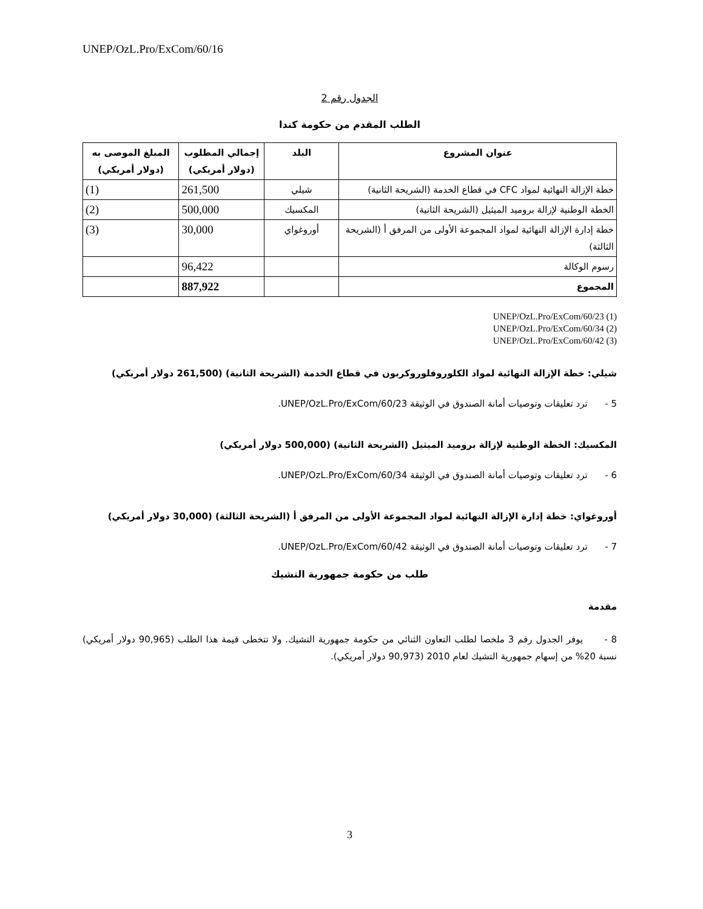UNEP/OzL.Pro/ExCom/60/16
الجدول رقم 2
الطلب المقدم من حكومة كندا
| عنوان المشروع | البلد | إجمالي المطلوب (دولار أمريكي) | المبلغ الموصى به (دولار أمريكي) |
| --- | --- | --- | --- |
| خطة الإزالة النهائية لمواد CFC في قطاع الخدمة (الشريحة الثانية) | شيلي | 261,500 | (1) |
| الخطة الوطنية لإزالة بروميد الميثيل (الشريحة الثانية) | المكسيك | 500,000 | (2) |
| خطة إدارة الإزالة النهائية لمواد المجموعة الأولى من المرفق أ (الشريحة الثالثة) | أوروغواي | 30,000 | (3) |
| رسوم الوكالة | | 96,422 | |
| المجموع | | 887,922 | |
UNEP/OzL.Pro/ExCom/60/23 (1)
UNEP/OzL.Pro/ExCom/60/34 (2)
UNEP/OzL.Pro/ExCom/60/42 (3)
شيلي: خطة الإزالة النهائية لمواد الكلوروفلوروكربون في قطاع الخدمة (الشريحة الثانية) (261,500 دولار أمريكي)
5 - ترد تعليقات وتوصيات أمانة الصندوق في الوثيقة UNEP/OzL.Pro/ExCom/60/23.
المكسيك: الخطة الوطنية لإزالة بروميد الميثيل (الشريحة الثانية) (500,000 دولار أمريكي)
6 - ترد تعليقات وتوصيات أمانة الصندوق في الوثيقة UNEP/OzL.Pro/ExCom/60/34.
أوروغواي: خطة إدارة الإزالة النهائية لمواد المجموعة الأولى من المرفق أ (الشريحة الثالثة) (30,000 دولار أمريكي)
7 - ترد تعليقات وتوصيات أمانة الصندوق في الوثيقة UNEP/OzL.Pro/ExCom/60/42.
طلب من حكومة جمهورية التشيك
مقدمة
8 - يوفر الجدول رقم 3 ملخصا لطلب التعاون الثنائي من حكومة جمهورية التشيك. ولا تتخطى قيمة هذا الطلب (90,965 دولار أمريكي) نسبة 20% من إسهام جمهورية التشيك لعام 2010 (90,973 دولار أمريكي).
3